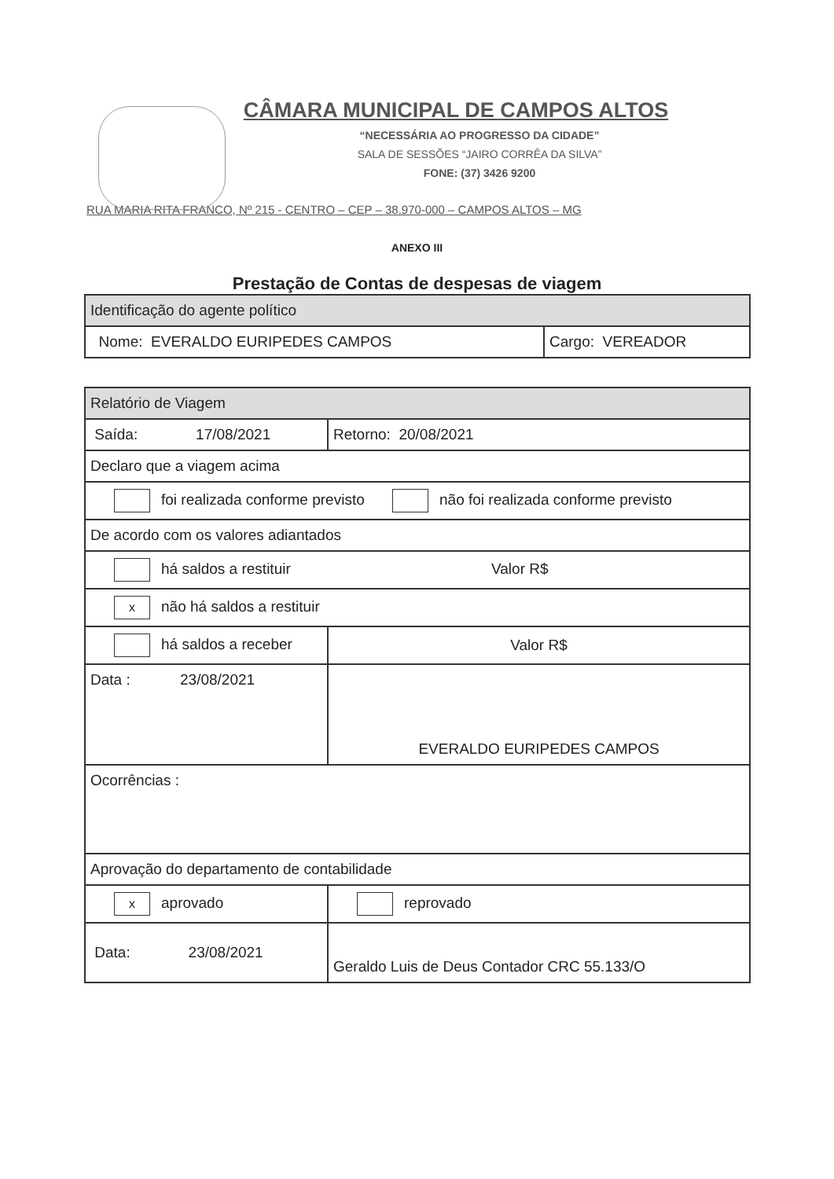CÂMARA MUNICIPAL DE CAMPOS ALTOS
“NECESSÁRIA AO PROGRESSO DA CIDADE”
SALA DE SESSÕES “JAIRO CORRÊA DA SILVA”
FONE: (37) 3426 9200
RUA MARIA RITA FRANCO, Nº 215 - CENTRO – CEP – 38.970-000 – CAMPOS ALTOS – MG
ANEXO III
Prestação de Contas de despesas de viagem
| Identificação do agente político | |
| Nome: EVERALDO EURIPEDES CAMPOS | Cargo: VEREADOR |
| Relatório de Viagem | | |
| Saída: 17/08/2021 | | Retorno: 20/08/2021 |
| Declaro que a viagem acima | | |
| foi realizada conforme previsto não foi realizada conforme previsto | | |
| De acordo com os valores adiantados | | |
| há saldos a restituir Valor R$ | | |
| x não há saldos a restituir | | |
| há saldos a receber | Valor R$ | |
| Data : 23/08/2021 | EVERALDO EURIPEDES CAMPOS | |
| Ocorrências : | | |
| Aprovação do departamento de contabilidade | | |
| x aprovado | | reprovado |
| Data: 23/08/2021 | | Geraldo Luis de Deus Contador CRC 55.133/O |